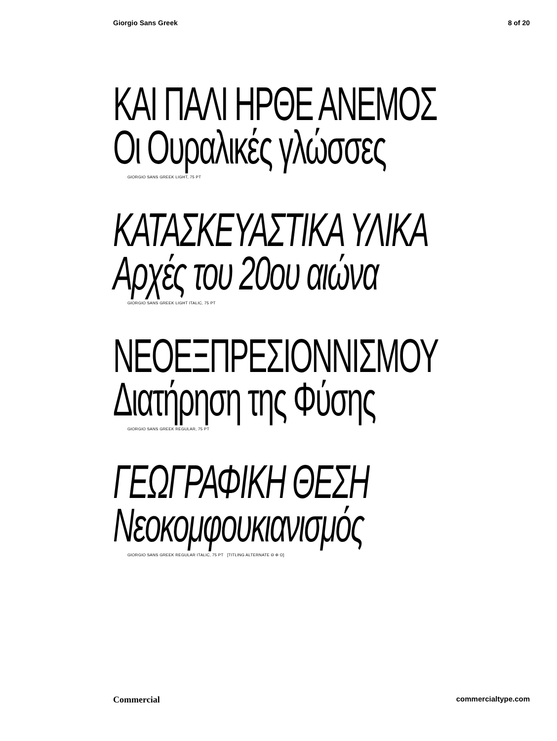Giorgio Sans Greek 8 of 20
ΚΑΙ ΠΑΛΙ ΗΡΘΕ ΑΝΕΜΟΣ
Οι Ουραλικές γλώσσες
GIORGIO SANS GREEK LIGHT, 75 PT
ΚΑΤΑΣΚΕΥΑΣΤΙΚΑ ΥΛΙΚΑ
Αρχές του 20ου αιώνα
GIORGIO SANS GREEK LIGHT ITALIC, 75 PT
ΝΕΟΕΞΠΡΕΣΙΟΝΝΙΣΜΟΥ
Διατήρηση της Φύσης
GIORGIO SANS GREEK REGULAR, 75 PT
ΓΕΩΓΡΑΦΙΚΗ ΘΕΣΗ
Νεοκομφουκιανισμός
GIORGIO SANS GREEK REGULAR ITALIC, 75 PT [TITLING ALTERNATE Θ Φ Ω]
Commercial commercialtype.com